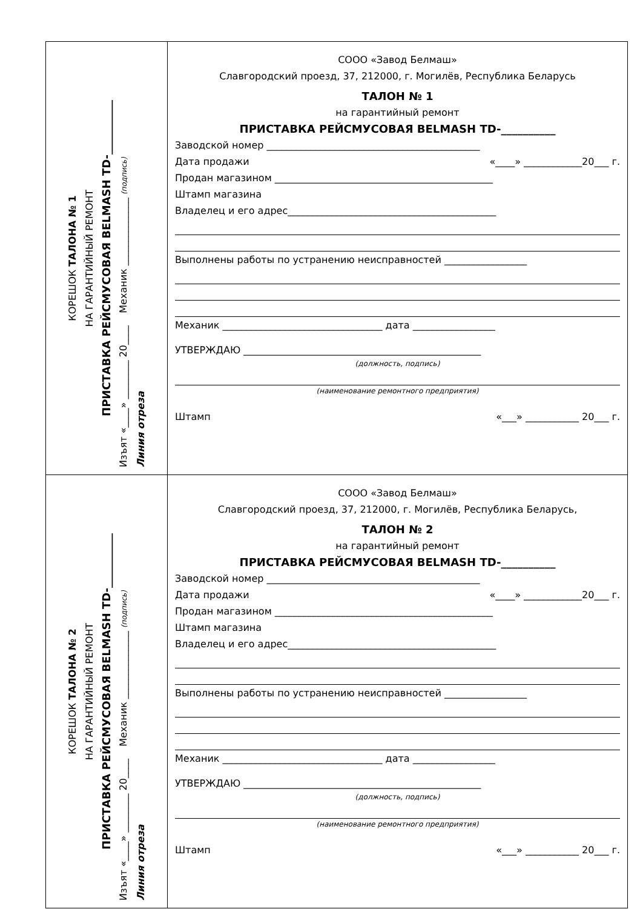КОРЕШОК ТАЛОНА № 1
НА ГАРАНТИЙНЫЙ РЕМОНТ
ПРИСТАВКА РЕЙСМУСОВАЯ BELMASH TD-__________
Изъят «____» ________ 20____ Механик ______________ (подпись)
Линия отреза
СООО «Завод Белмаш»
Славгородский проезд, 37, 212000, г. Могилёв, Республика Беларусь
ТАЛОН № 1
на гарантийный ремонт
ПРИСТАВКА РЕЙСМУСОВАЯ BELMASH TD-__________
Заводской номер ____________________________________________
Дата продажи «____» ____________20___ г.
Продан магазином _____________________________________________
Штамп магазина
Владелец и его адрес___________________________________________
Выполнены работы по устранению неисправностей _________________
Механик _________________________________ дата _________________
УТВЕРЖДАЮ _________________________________________________
(должность, подпись)
(наименование ремонтного предприятия)
Штамп «___» ___________ 20___ г.
КОРЕШОК ТАЛОНА № 2
НА ГАРАНТИЙНЫЙ РЕМОНТ
ПРИСТАВКА РЕЙСМУСОВАЯ BELMASH TD-__________
Изъят «____» ________ 20____ Механик ______________ (подпись)
Линия отреза
СООО «Завод Белмаш»
Славгородский проезд, 37, 212000, г. Могилёв, Республика Беларусь,
ТАЛОН № 2
на гарантийный ремонт
ПРИСТАВКА РЕЙСМУСОВАЯ BELMASH TD-__________
Заводской номер ____________________________________________
Дата продажи «____» ____________20___ г.
Продан магазином _____________________________________________
Штамп магазина
Владелец и его адрес___________________________________________
Выполнены работы по устранению неисправностей _________________
Механик _________________________________ дата _________________
УТВЕРЖДАЮ _________________________________________________
(должность, подпись)
(наименование ремонтного предприятия)
Штамп «___» ___________ 20___ г.